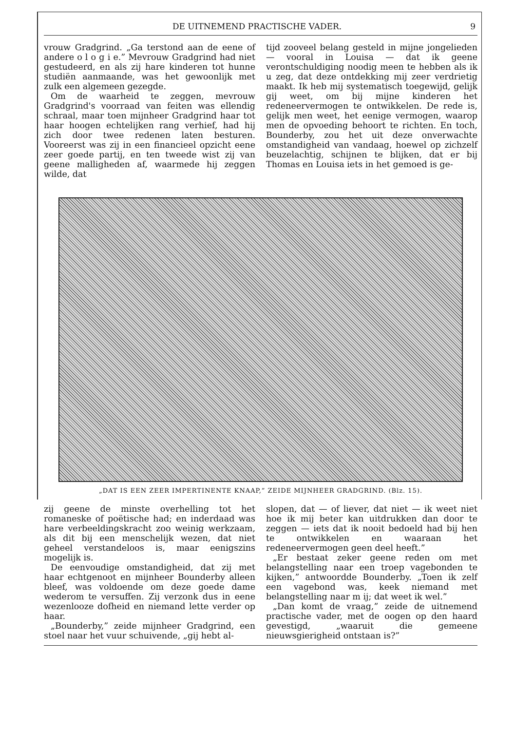DE UITNEMEND PRACTISCHE VADER. 9
vrouw Gradgrind. „Ga terstond aan de eene of andere o l o g i e.” Mevrouw Gradgrind had niet gestudeerd, en als zij hare kinderen tot hunne studiën aanmaande, was het gewoonlijk met zulk een algemeen gezegde.
Om de waarheid te zeggen, mevrouw Gradgrind's voorraad van feiten was ellendig schraal, maar toen mijnheer Gradgrind haar tot haar hoogen echtelijken rang verhief, had hij zich door twee redenen laten besturen. Vooreerst was zij in een financieel opzicht eene zeer goede partij, en ten tweede wist zij van geene malligheden af, waarmede hij zeggen wilde, dat
tijd zooveel belang gesteld in mijne jongelieden — vooral in Louisa — dat ik geene verontschuldiging noodig meen te hebben als ik u zeg, dat deze ontdekking mij zeer verdrietig maakt. Ik heb mij systematisch toegewijd, gelijk gij weet, om bij mijne kinderen het redeneervermogen te ontwikkelen. De rede is, gelijk men weet, het eenige vermogen, waarop men de opvoeding behoort te richten. En toch, Bounderby, zou het uit deze onverwachte omstandigheid van vandaag, hoewel op zichzelf beuzelachtig, schijnen te blijken, dat er bij Thomas en Louisa iets in het gemoed is ge-
„DAT IS EEN ZEER IMPERTINENTE KNAAP,” ZEIDE MIJNHEER GRADGRIND. (Blz. 15).
zij geene de minste overhelling tot het romaneske of poëtische had; en inderdaad was hare verbeeldingskracht zoo weinig werkzaam, als dit bij een menschelijk wezen, dat niet geheel verstandeloos is, maar eenigszins mogelijk is.
De eenvoudige omstandigheid, dat zij met haar echtgenoot en mijnheer Bounderby alleen bleef, was voldoende om deze goede dame wederom te versuffen. Zij verzonk dus in eene wezenlooze dofheid en niemand lette verder op haar.
„Bounderby,” zeide mijnheer Gradgrind, een stoel naar het vuur schuivende, „gij hebt al-
slopen, dat — of liever, dat niet — ik weet niet hoe ik mij beter kan uitdrukken dan door te zeggen — iets dat ik nooit bedoeld had bij hen te ontwikkelen en waaraan het redeneervermogen geen deel heeft.”
„Er bestaat zeker geene reden om met belangstelling naar een troep vagebonden te kijken,” antwoordde Bounderby. „Toen ik zelf een vagebond was, keek niemand met belangstelling naar m ij; dat weet ik wel.”
„Dan komt de vraag,” zeide de uitnemend practische vader, met de oogen op den haard gevestigd, „waaruit die gemeene nieuwsgierigheid ontstaan is?”